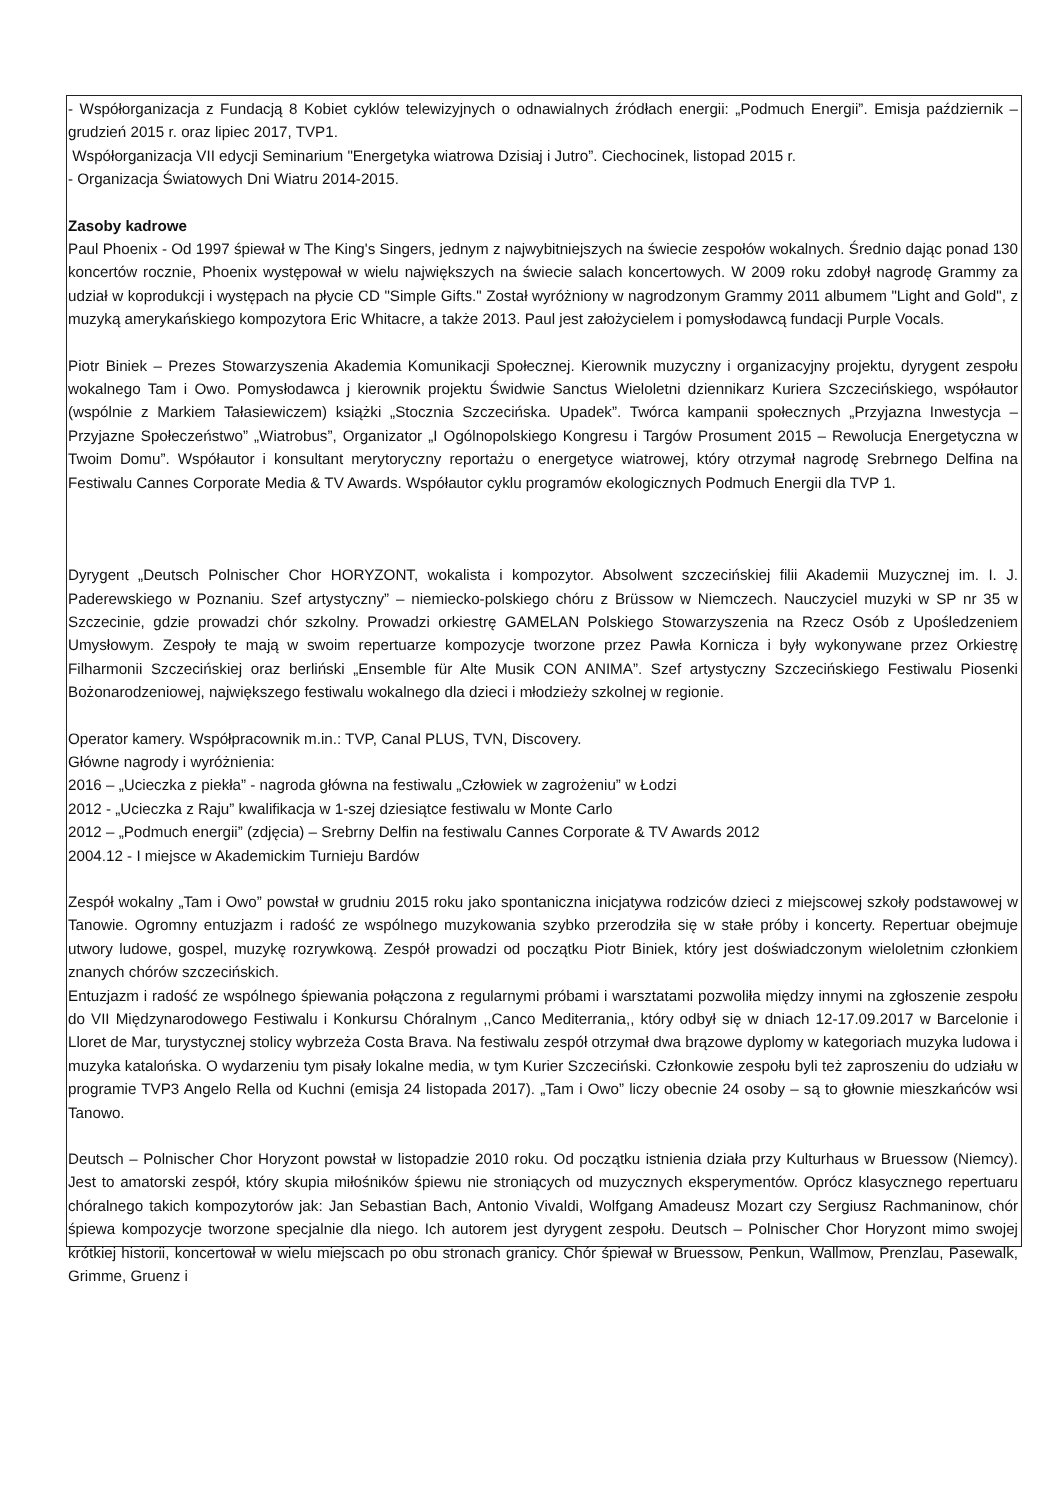- Współorganizacja z Fundacją 8 Kobiet cyklów telewizyjnych o odnawialnych źródłach energii: „Podmuch Energii”. Emisja październik – grudzień 2015 r. oraz lipiec 2017, TVP1.
Współorganizacja VII edycji Seminarium "Energetyka wiatrowa Dzisiaj i Jutro”. Ciechocinek, listopad 2015 r.
- Organizacja Światowych Dni Wiatru 2014-2015.
Zasoby kadrowe
Paul Phoenix - Od 1997 śpiewał w The King's Singers, jednym z najwybitniejszych na świecie zespołów wokalnych. Średnio dając ponad 130 koncertów rocznie, Phoenix występował w wielu największych na świecie salach koncertowych. W 2009 roku zdobył nagrodę Grammy za udział w koprodukcji i występach na płycie CD "Simple Gifts." Został wyróżniony w nagrodzonym Grammy 2011 albumem "Light and Gold", z muzyką amerykańskiego kompozytora Eric Whitacre, a także 2013. Paul jest założycielem i pomysłodawcą fundacji Purple Vocals.
Piotr Biniek – Prezes Stowarzyszenia Akademia Komunikacji Społecznej. Kierownik muzyczny i organizacyjny projektu, dyrygent zespołu wokalnego Tam i Owo. Pomysłodawca j kierownik projektu Świdwie Sanctus Wieloletni dziennikarz Kuriera Szczecińskiego, współautor (wspólnie z Markiem Tałasiewiczem) książki „Stocznia Szczecińska. Upadek”. Twórca kampanii społecznych „Przyjazna Inwestycja – Przyjazne Społeczeństwo” „Wiatrobus”, Organizator „I Ogólnopolskiego Kongresu i Targów Prosument 2015 – Rewolucja Energetyczna w Twoim Domu”. Współautor i konsultant merytoryczny reportażu o energetyce wiatrowej, który otrzymał nagrodę Srebrnego Delfina na Festiwalu Cannes Corporate Media & TV Awards. Współautor cyklu programów ekologicznych Podmuch Energii dla TVP 1.
Dyrygent „Deutsch Polnischer Chor HORYZONT, wokalista i kompozytor. Absolwent szczecińskiej filii Akademii Muzycznej im. I. J. Paderewskiego w Poznaniu. Szef artystyczny” – niemiecko-polskiego chóru z Brüssow w Niemczech. Nauczyciel muzyki w SP nr 35 w Szczecinie, gdzie prowadzi chór szkolny. Prowadzi orkiestrę GAMELAN Polskiego Stowarzyszenia na Rzecz Osób z Upośledzeniem Umysłowym. Zespoły te mają w swoim repertuarze kompozycje tworzone przez Pawła Kornicza i były wykonywane przez Orkiestrę Filharmonii Szczecińskiej oraz berliński „Ensemble für Alte Musik CON ANIMA”. Szef artystyczny Szczecińskiego Festiwalu Piosenki Bożonarodzeniowej, największego festiwalu wokalnego dla dzieci i młodzieży szkolnej w regionie.
Operator kamery. Współpracownik m.in.: TVP, Canal PLUS, TVN, Discovery.
Główne nagrody i wyróżnienia:
2016 – „Ucieczka z piekła” - nagroda główna na festiwalu „Człowiek w zagrożeniu” w Łodzi
2012 - „Ucieczka z Raju” kwalifikacja w 1-szej dziesiątce festiwalu w Monte Carlo
2012 – „Podmuch energii” (zdjęcia) – Srebrny Delfin na festiwalu Cannes Corporate & TV Awards 2012
2004.12 - I miejsce w Akademickim Turnieju Bardów
Zespół wokalny „Tam i Owo” powstał w grudniu 2015 roku jako spontaniczna inicjatywa rodziców dzieci z miejscowej szkoły podstawowej w Tanowie. Ogromny entuzjazm i radość ze wspólnego muzykowania szybko przerodziła się w stałe próby i koncerty. Repertuar obejmuje utwory ludowe, gospel, muzykę rozrywkową. Zespół prowadzi od początku Piotr Biniek, który jest doświadczonym wieloletnim członkiem znanych chórów szczecińskich.
Entuzjazm i radość ze wspólnego śpiewania połączona z regularnymi próbami i warsztatami pozwoliła między innymi na zgłoszenie zespołu do VII Międzynarodowego Festiwalu i Konkursu Chóralnym ,,Canco Mediterrania,, który odbył się w dniach 12-17.09.2017 w Barcelonie i Lloret de Mar, turystycznej stolicy wybrzeża Costa Brava. Na festiwalu zespół otrzymał dwa brązowe dyplomy w kategoriach muzyka ludowa i muzyka katalońska. O wydarzeniu tym pisały lokalne media, w tym Kurier Szczeciński. Członkowie zespołu byli też zaproszeniu do udziału w programie TVP3 Angelo Rella od Kuchni (emisja 24 listopada 2017). „Tam i Owo” liczy obecnie 24 osoby – są to głownie mieszkańców wsi Tanowo.
Deutsch – Polnischer Chor Horyzont powstał w listopadzie 2010 roku. Od początku istnienia działa przy Kulturhaus w Bruessow (Niemcy). Jest to amatorski zespół, który skupia miłośników śpiewu nie stroniących od muzycznych eksperymentów. Oprócz klasycznego repertuaru chóralnego takich kompozytorów jak: Jan Sebastian Bach, Antonio Vivaldi, Wolfgang Amadeusz Mozart czy Sergiusz Rachmaninow, chór śpiewa kompozycje tworzone specjalnie dla niego. Ich autorem jest dyrygent zespołu. Deutsch – Polnischer Chor Horyzont mimo swojej krótkiej historii, koncertował w wielu miejscach po obu stronach granicy. Chór śpiewał w Bruessow, Penkun, Wallmow, Prenzlau, Pasewalk, Grimme, Gruenz i